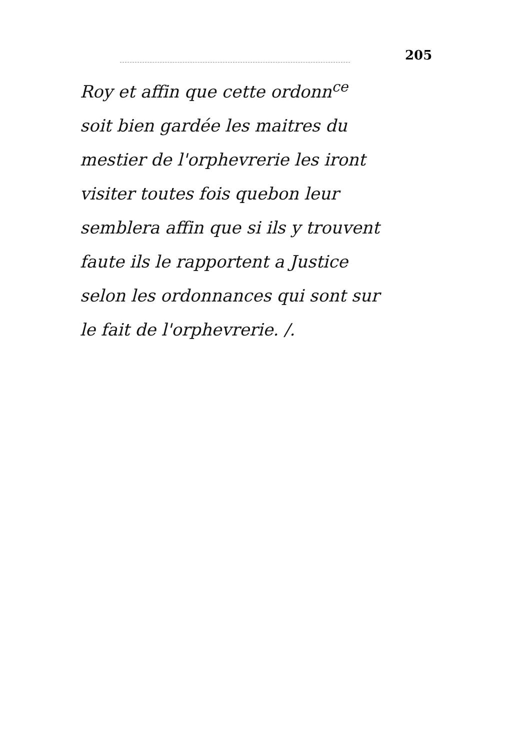205
Roy et affin que cette ordonn<sup>ce</sup>
soit bien gardée les maitres du
mestier de l'orphevrerie les iront
visiter toutes fois quebon leur
semblera affin que si ils y trouvent
faute ils le rapportent a Justice
selon les ordonnances qui sont sur
le fait de l'orphevrerie. /.